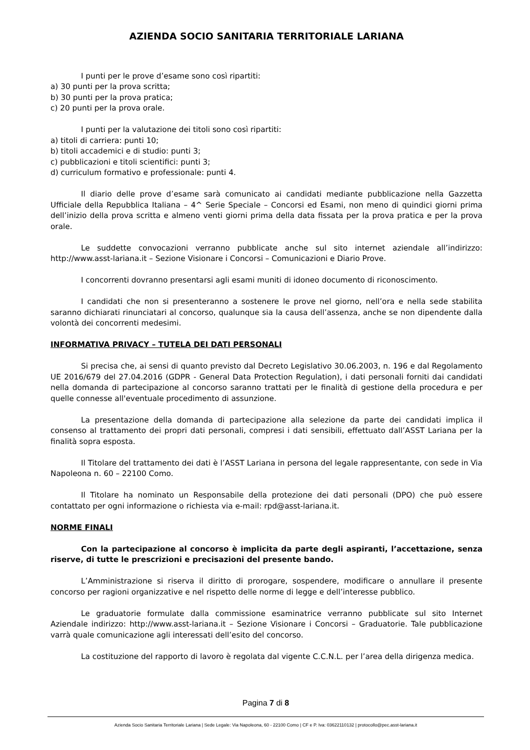AZIENDA SOCIO SANITARIA TERRITORIALE LARIANA
I punti per le prove d’esame sono così ripartiti:
a) 30 punti per la prova scritta;
b) 30 punti per la prova pratica;
c) 20 punti per la prova orale.
I punti per la valutazione dei titoli sono così ripartiti:
a) titoli di carriera: punti 10;
b) titoli accademici e di studio: punti 3;
c) pubblicazioni e titoli scientifici: punti 3;
d) curriculum formativo e professionale: punti 4.
Il diario delle prove d’esame sarà comunicato ai candidati mediante pubblicazione nella Gazzetta Ufficiale della Repubblica Italiana – 4^ Serie Speciale – Concorsi ed Esami, non meno di quindici giorni prima dell’inizio della prova scritta e almeno venti giorni prima della data fissata per la prova pratica e per la prova orale.
Le suddette convocazioni verranno pubblicate anche sul sito internet aziendale all’indirizzo: http://www.asst-lariana.it – Sezione Visionare i Concorsi – Comunicazioni e Diario Prove.
I concorrenti dovranno presentarsi agli esami muniti di idoneo documento di riconoscimento.
I candidati che non si presenteranno a sostenere le prove nel giorno, nell’ora e nella sede stabilita saranno dichiarati rinunciatari al concorso, qualunque sia la causa dell’assenza, anche se non dipendente dalla volontà dei concorrenti medesimi.
INFORMATIVA PRIVACY – TUTELA DEI DATI PERSONALI
Si precisa che, ai sensi di quanto previsto dal Decreto Legislativo 30.06.2003, n. 196 e dal Regolamento UE 2016/679 del 27.04.2016 (GDPR - General Data Protection Regulation), i dati personali forniti dai candidati nella domanda di partecipazione al concorso saranno trattati per le finalità di gestione della procedura e per quelle connesse all'eventuale procedimento di assunzione.
La presentazione della domanda di partecipazione alla selezione da parte dei candidati implica il consenso al trattamento dei propri dati personali, compresi i dati sensibili, effettuato dall’ASST Lariana per la finalità sopra esposta.
Il Titolare del trattamento dei dati è l’ASST Lariana in persona del legale rappresentante, con sede in Via Napoleona n. 60 – 22100 Como.
Il Titolare ha nominato un Responsabile della protezione dei dati personali (DPO) che può essere contattato per ogni informazione o richiesta via e-mail: rpd@asst-lariana.it.
NORME FINALI
Con la partecipazione al concorso è implicita da parte degli aspiranti, l’accettazione, senza riserve, di tutte le prescrizioni e precisazioni del presente bando.
L’Amministrazione si riserva il diritto di prorogare, sospendere, modificare o annullare il presente concorso per ragioni organizzative e nel rispetto delle norme di legge e dell’interesse pubblico.
Le graduatorie formulate dalla commissione esaminatrice verranno pubblicate sul sito Internet Aziendale indirizzo: http://www.asst-lariana.it – Sezione Visionare i Concorsi – Graduatorie. Tale pubblicazione varrà quale comunicazione agli interessati dell’esito del concorso.
La costituzione del rapporto di lavoro è regolata dal vigente C.C.N.L. per l’area della dirigenza medica.
Pagina 7 di 8
Azienda Socio Sanitaria Territoriale Lariana | Sede Legale: Via Napoleona, 60 - 22100 Como | CF e P. Iva: 03622110132 | protocollo@pec.asst-lariana.it